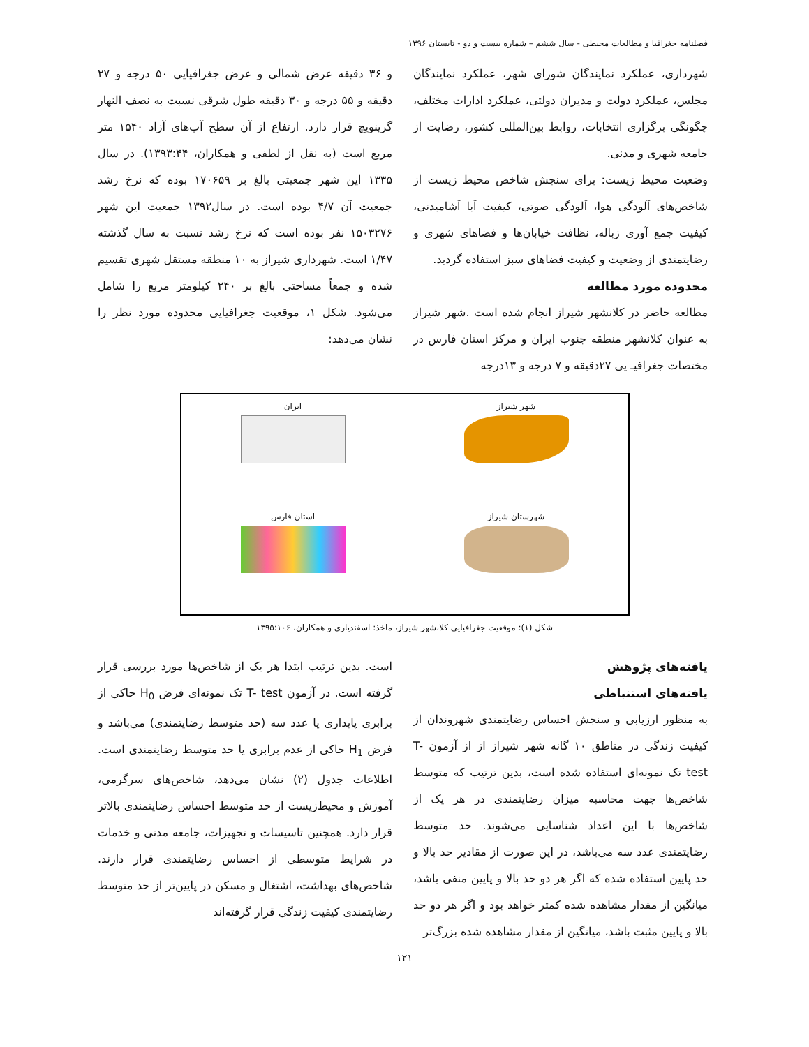فصلنامه جغرافیا و مطالعات محیطی - سال ششم – شماره بیست و دو - تابستان ۱۳۹۶
شهرداری، عملکرد نمایندگان شورای شهر، عملکرد نمایندگان مجلس، عملکرد دولت و مدیران دولتی، عملکرد ادارات مختلف، چگونگی برگزاری انتخابات، روابط بین‌المللی کشور، رضایت از جامعه شهری و مدنی.
وضعیت محیط زیست: برای سنجش شاخص محیط زیست از شاخص‌های آلودگی هوا، آلودگی صوتی، کیفیت آبا آشامیدنی، کیفیت جمع آوری زباله، نظافت خیابان‌ها و فضاهای شهری و رضایتمندی از وضعیت و کیفیت فضاهای سبز استفاده گردید.
محدوده مورد مطالعه
مطالعه حاضر در کلانشهر شیراز انجام شده است .شهر شیراز به عنوان کلانشهر منطقه جنوب ایران و مرکز استان فارس در مختصات جغرافیـ یی ۲۷دقیقه و ۷ درجه و ۱۳درجه
و ۳۶ دقیقه عرض شمالی و عرض جغرافیایی ۵۰ درجه و ۲۷ دقیقه و ۵۵ درجه و ۳۰ دقیقه طول شرقی نسبت به نصف النهار گرینویچ قرار دارد. ارتفاع از آن سطح آب‌های آزاد ۱۵۴۰ متر مربع است (به نقل از لطفی و همکاران، ۱۳۹۳:۴۴). در سال ۱۳۳۵ این شهر جمعیتی بالغ بر ۱۷۰۶۵۹ بوده که نرخ رشد جمعیت آن ۴/۷ بوده است. در سال۱۳۹۲ جمعیت این شهر ۱۵۰۳۲۷۶ نفر بوده است که نرخ رشد نسبت به سال گذشته ۱/۴۷ است. شهرداری شیراز به ۱۰ منطقه مستقل شهری تقسیم شده و جمعاً مساحتی بالغ بر ۲۴۰ کیلومتر مربع را شامل می‌شود. شکل ۱، موقعیت جغرافیایی محدوده مورد نظر را نشان می‌دهد:
شهر شیراز
ایران
شهرستان شیراز
استان فارس
شکل (۱): موقعیت جغرافیایی کلانشهر شیراز، ماخذ: اسفندیاری و همکاران، ۱۳۹۵:۱۰۶
یافته‌های پژوهش
یافته‌های استنباطی
به منظور ارزیابی و سنجش احساس رضایتمندی شهروندان از کیفیت زندگی در مناطق ۱۰ گانه شهر شیراز از از آزمون T- test تک نمونه‌ای استفاده شده است، بدین ترتیب که متوسط شاخص‌ها جهت محاسبه میزان رضایتمندی در هر یک از شاخص‌ها با این اعداد شناسایی می‌شوند. حد متوسط رضایتمندی عدد سه می‌باشد، در این صورت از مقادیر حد بالا و حد پایین استفاده شده که اگر هر دو حد بالا و پایین منفی باشد، میانگین از مقدار مشاهده شده کمتر خواهد بود و اگر هر دو حد بالا و پایین مثبت باشد، میانگین از مقدار مشاهده شده بزرگ‌تر
است. بدین ترتیب ابتدا هر یک از شاخص‌ها مورد بررسی قرار گرفته است. در آزمون T- test تک نمونه‌ای فرض H<sub>0</sub> حاکی از برابری پایداری یا عدد سه (حد متوسط رضایتمندی) می‌باشد و فرض H<sub>1</sub> حاکی از عدم برابری یا حد متوسط رضایتمندی است. اطلاعات جدول (۲) نشان می‌دهد، شاخص‌های سرگرمی، آموزش و محیط‌زیست از حد متوسط احساس رضایتمندی بالاتر قرار دارد. همچنین تاسیسات و تجهیزات، جامعه مدنی و خدمات در شرایط متوسطی از احساس رضایتمندی قرار دارند. شاخص‌های بهداشت، اشتغال و مسکن در پایین‌تر از حد متوسط رضایتمندی کیفیت زندگی قرار گرفته‌اند
۱۲۱